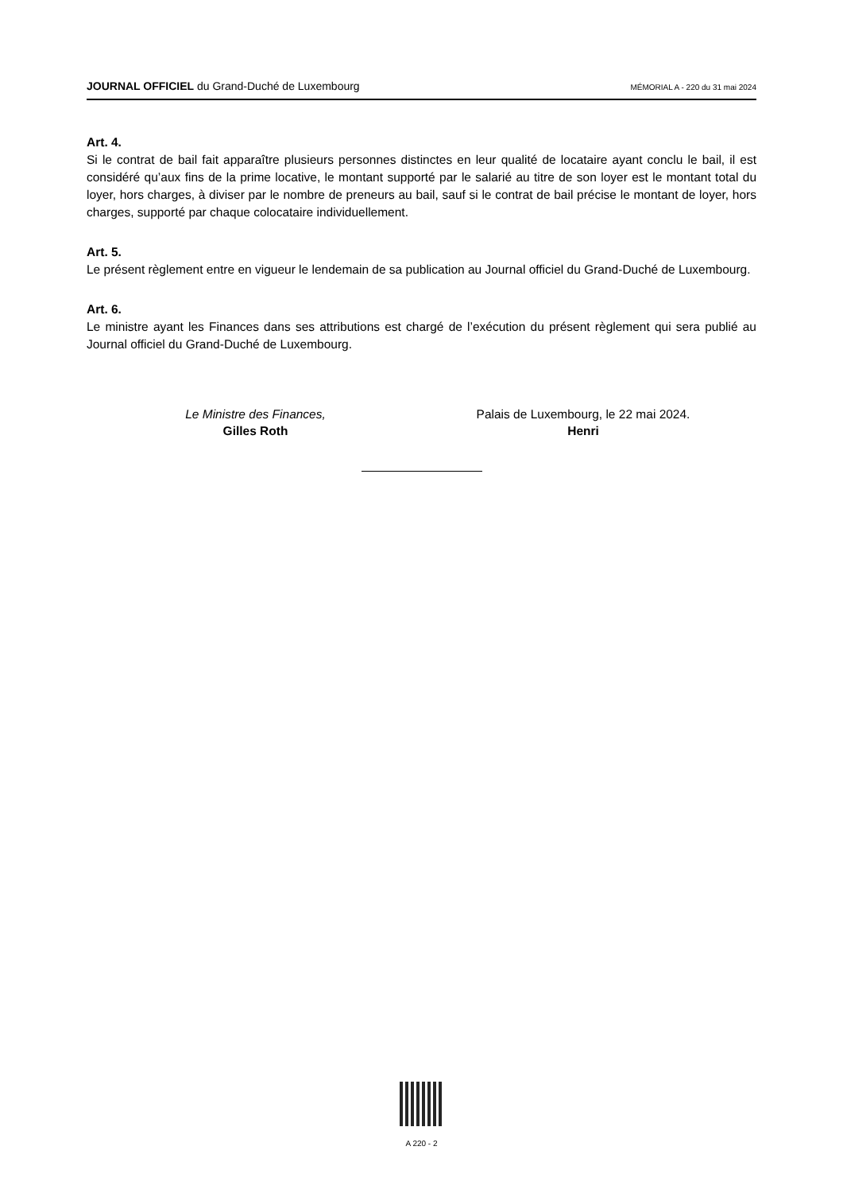JOURNAL OFFICIEL du Grand-Duché de Luxembourg MÉMORIAL A - 220 du 31 mai 2024
Art. 4.
Si le contrat de bail fait apparaître plusieurs personnes distinctes en leur qualité de locataire ayant conclu le bail, il est considéré qu’aux fins de la prime locative, le montant supporté par le salarié au titre de son loyer est le montant total du loyer, hors charges, à diviser par le nombre de preneurs au bail, sauf si le contrat de bail précise le montant de loyer, hors charges, supporté par chaque colocataire individuellement.
Art. 5.
Le présent règlement entre en vigueur le lendemain de sa publication au Journal officiel du Grand-Duché de Luxembourg.
Art. 6.
Le ministre ayant les Finances dans ses attributions est chargé de l’exécution du présent règlement qui sera publié au Journal officiel du Grand-Duché de Luxembourg.
Le Ministre des Finances,
Gilles Roth
Palais de Luxembourg, le 22 mai 2024.
Henri
A 220 - 2